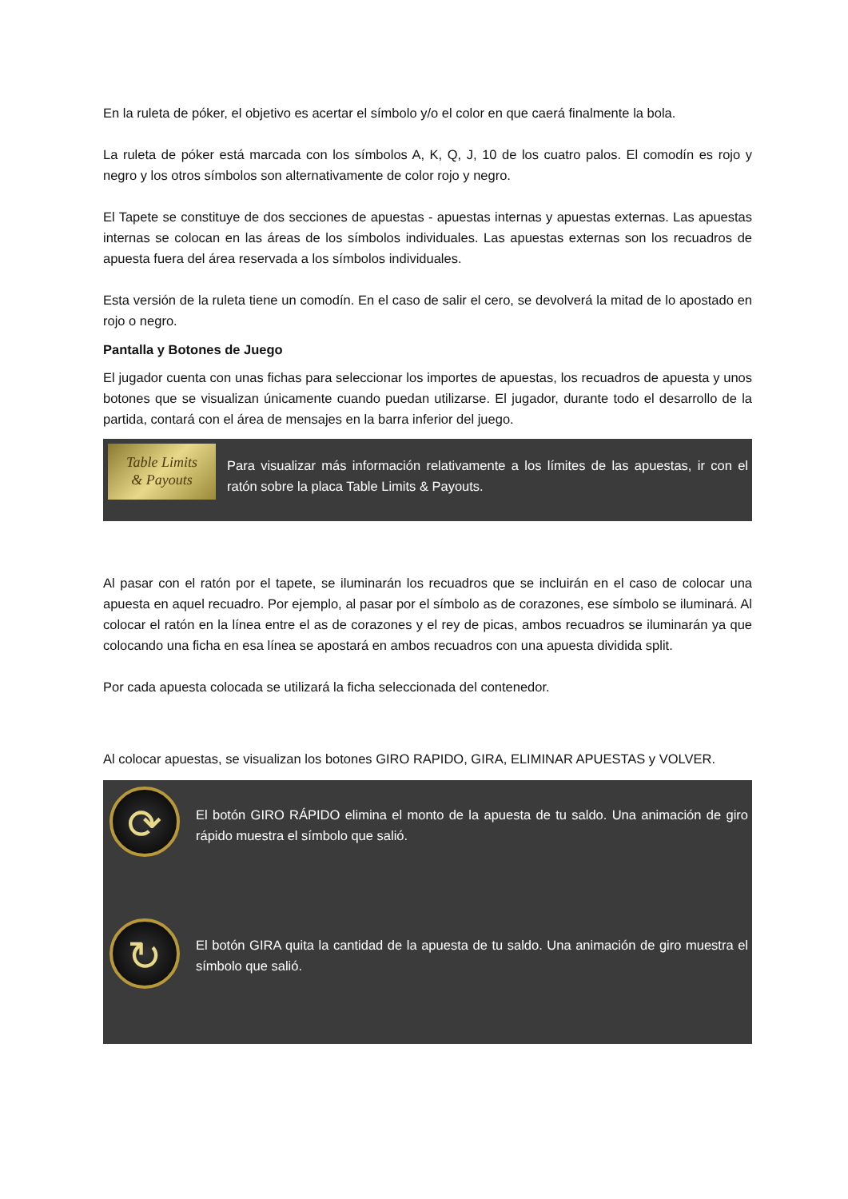En la ruleta de póker, el objetivo es acertar el símbolo y/o el color en que caerá finalmente la bola.
La ruleta de póker está marcada con los símbolos A, K, Q, J, 10 de los cuatro palos. El comodín es rojo y negro y los otros símbolos son alternativamente de color rojo y negro.
El Tapete se constituye de dos secciones de apuestas - apuestas internas y apuestas externas. Las apuestas internas se colocan en las áreas de los símbolos individuales. Las apuestas externas son los recuadros de apuesta fuera del área reservada a los símbolos individuales.
Esta versión de la ruleta tiene un comodín. En el caso de salir el cero, se devolverá la mitad de lo apostado en rojo o negro.
Pantalla y Botones de Juego
El jugador cuenta con unas fichas para seleccionar los importes de apuestas, los recuadros de apuesta y unos botones que se visualizan únicamente cuando puedan utilizarse. El jugador, durante todo el desarrollo de la partida, contará con el área de mensajes en la barra inferior del juego.
Table Limits
& Payouts
Para visualizar más información relativamente a los límites de las apuestas, ir con el ratón sobre la placa Table Limits & Payouts.
Al pasar con el ratón por el tapete, se iluminarán los recuadros que se incluirán en el caso de colocar una apuesta en aquel recuadro. Por ejemplo, al pasar por el símbolo as de corazones, ese símbolo se iluminará. Al colocar el ratón en la línea entre el as de corazones y el rey de picas, ambos recuadros se iluminarán ya que colocando una ficha en esa línea se apostará en ambos recuadros con una apuesta dividida split.
Por cada apuesta colocada se utilizará la ficha seleccionada del contenedor.
Al colocar apuestas, se visualizan los botones GIRO RAPIDO, GIRA, ELIMINAR APUESTAS y VOLVER.
⟳
El botón GIRO RÁPIDO elimina el monto de la apuesta de tu saldo. Una animación de giro rápido muestra el símbolo que salió.
↻
El botón GIRA quita la cantidad de la apuesta de tu saldo. Una animación de giro muestra el símbolo que salió.